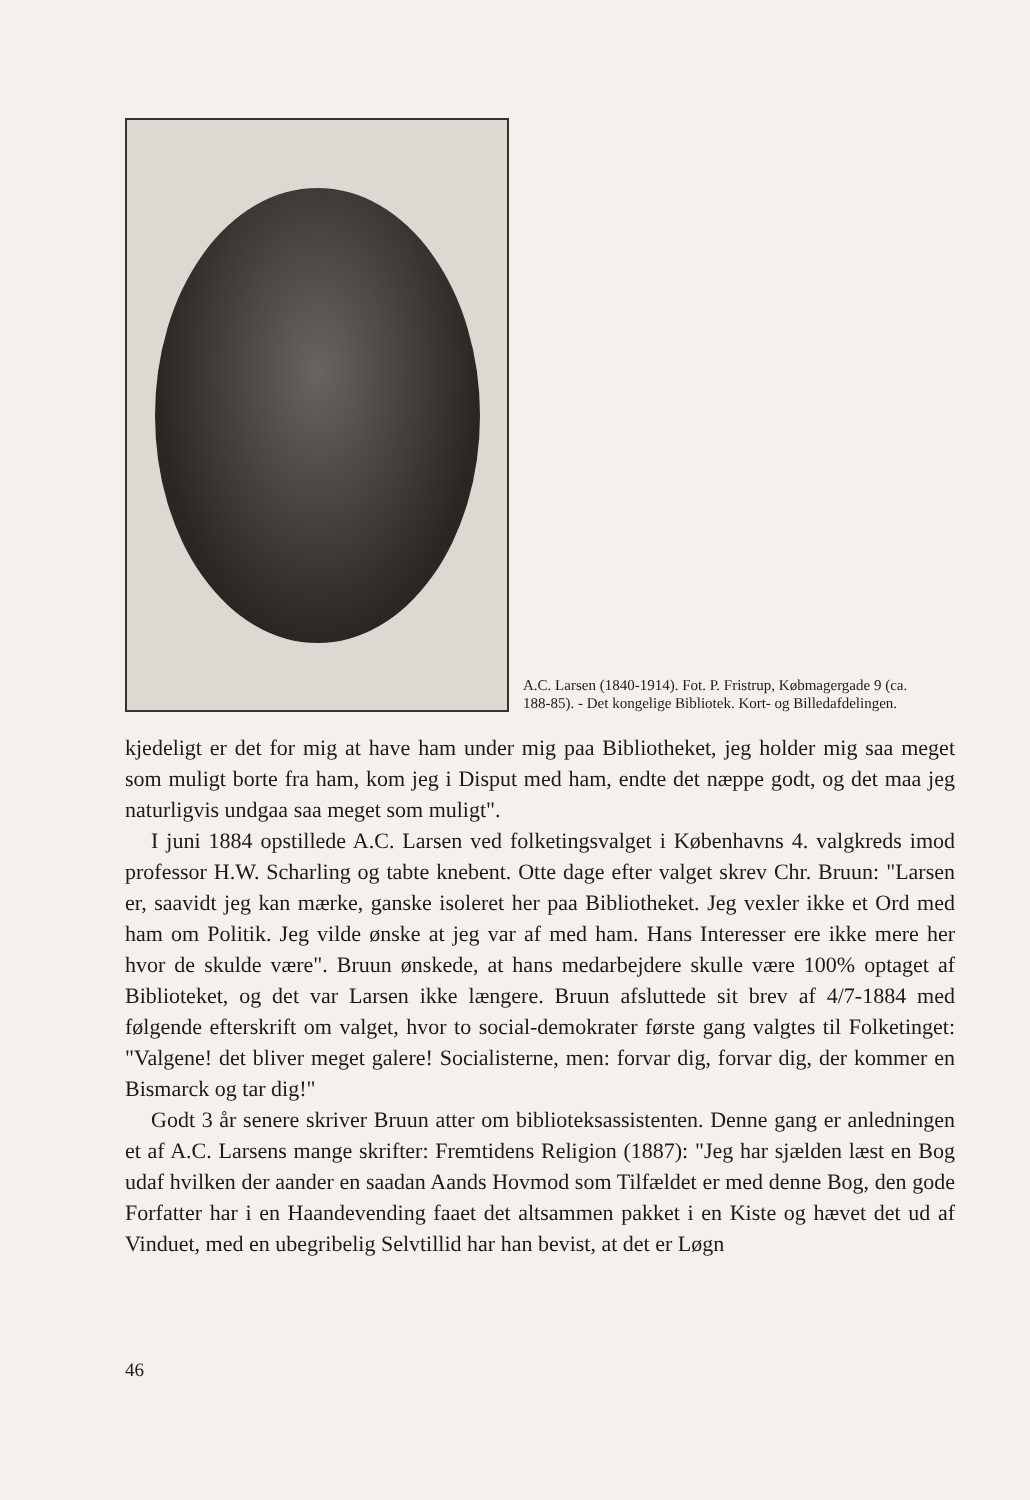A.C. Larsen (1840-1914). Fot. P. Fristrup, Købmagergade 9 (ca. 188-85). - Det kongelige Bibliotek. Kort- og Billedafdelingen.
kjedeligt er det for mig at have ham under mig paa Bibliotheket, jeg holder mig saa meget som muligt borte fra ham, kom jeg i Disput med ham, endte det næppe godt, og det maa jeg naturligvis undgaa saa meget som muligt".
I juni 1884 opstillede A.C. Larsen ved folketingsvalget i Københavns 4. valgkreds imod professor H.W. Scharling og tabte knebent. Otte dage efter valget skrev Chr. Bruun: "Larsen er, saavidt jeg kan mærke, ganske isoleret her paa Bibliotheket. Jeg vexler ikke et Ord med ham om Politik. Jeg vilde ønske at jeg var af med ham. Hans Interesser ere ikke mere her hvor de skulde være". Bruun ønskede, at hans medarbejdere skulle være 100% optaget af Biblioteket, og det var Larsen ikke længere. Bruun afsluttede sit brev af 4/7-1884 med følgende efterskrift om valget, hvor to social-demokrater første gang valgtes til Folketinget: "Valgene! det bliver meget galere! Socialisterne, men: forvar dig, forvar dig, der kommer en Bismarck og tar dig!"
Godt 3 år senere skriver Bruun atter om biblioteksassistenten. Denne gang er anledningen et af A.C. Larsens mange skrifter: Fremtidens Religion (1887): "Jeg har sjælden læst en Bog udaf hvilken der aander en saadan Aands Hovmod som Tilfældet er med denne Bog, den gode Forfatter har i en Haandevending faaet det altsammen pakket i en Kiste og hævet det ud af Vinduet, med en ubegribelig Selvtillid har han bevist, at det er Løgn
46